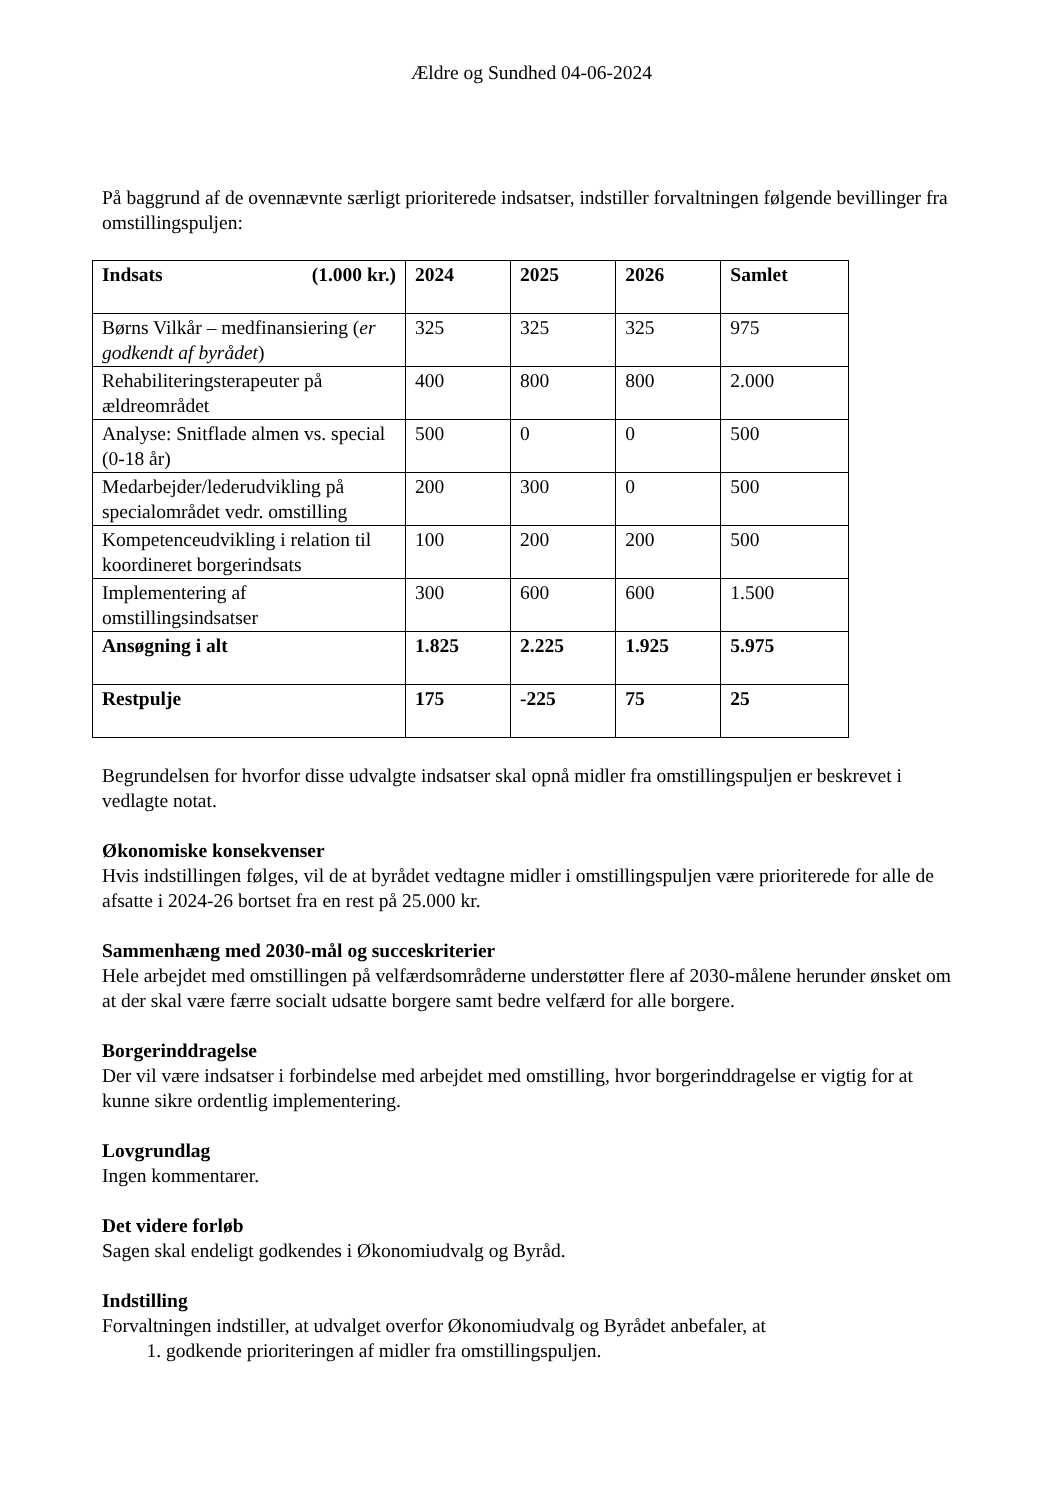Ældre og Sundhed 04-06-2024
På baggrund af de ovennævnte særligt prioriterede indsatser, indstiller forvaltningen følgende bevillinger fra omstillingspuljen:
| Indsats (1.000 kr.) | 2024 | 2025 | 2026 | Samlet |
| --- | --- | --- | --- | --- |
| Børns Vilkår – medfinansiering ( er godkendt af byrådet ) | 325 | 325 | 325 | 975 |
| Rehabiliteringsterapeuter på ældreområdet | 400 | 800 | 800 | 2.000 |
| Analyse: Snitflade almen vs. special (0-18 år) | 500 | 0 | 0 | 500 |
| Medarbejder/lederudvikling på specialområdet vedr. omstilling | 200 | 300 | 0 | 500 |
| Kompetenceudvikling i relation til koordineret borgerindsats | 100 | 200 | 200 | 500 |
| Implementering af omstillingsindsatser | 300 | 600 | 600 | 1.500 |
| Ansøgning i alt | 1.825 | 2.225 | 1.925 | 5.975 |
| Restpulje | 175 | -225 | 75 | 25 |
Begrundelsen for hvorfor disse udvalgte indsatser skal opnå midler fra omstillingspuljen er beskrevet i vedlagte notat.
Økonomiske konsekvenser
Hvis indstillingen følges, vil de at byrådet vedtagne midler i omstillingspuljen være prioriterede for alle de afsatte i 2024-26 bortset fra en rest på 25.000 kr.
Sammenhæng med 2030-mål og succeskriterier
Hele arbejdet med omstillingen på velfærdsområderne understøtter flere af 2030-målene herunder ønsket om at der skal være færre socialt udsatte borgere samt bedre velfærd for alle borgere.
Borgerinddragelse
Der vil være indsatser i forbindelse med arbejdet med omstilling, hvor borgerinddragelse er vigtig for at kunne sikre ordentlig implementering.
Lovgrundlag
Ingen kommentarer.
Det videre forløb
Sagen skal endeligt godkendes i Økonomiudvalg og Byråd.
Indstilling
Forvaltningen indstiller, at udvalget overfor Økonomiudvalg og Byrådet anbefaler, at
1. godkende prioriteringen af midler fra omstillingspuljen.